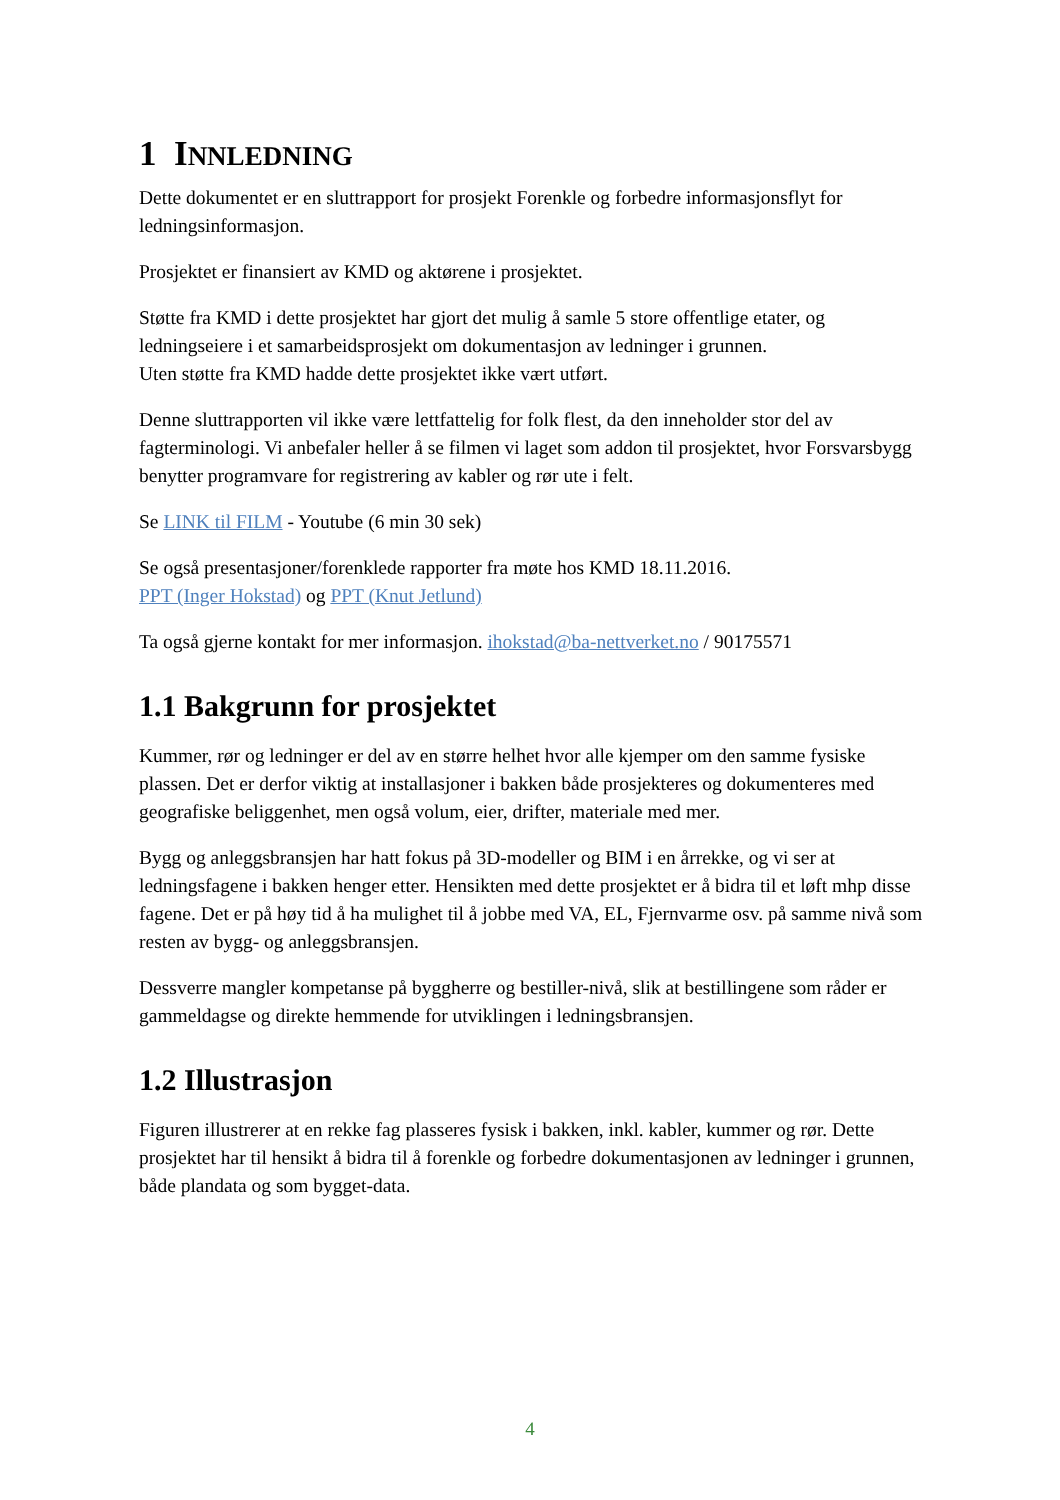1 INNLEDNING
Dette dokumentet er en sluttrapport for prosjekt Forenkle og forbedre informasjonsflyt for ledningsinformasjon.
Prosjektet er finansiert av KMD og aktørene i prosjektet.
Støtte fra KMD i dette prosjektet har gjort det mulig å samle 5 store offentlige etater, og ledningseiere i et samarbeidsprosjekt om dokumentasjon av ledninger i grunnen.
Uten støtte fra KMD hadde dette prosjektet ikke vært utført.
Denne sluttrapporten vil ikke være lettfattelig for folk flest, da den inneholder stor del av fagterminologi. Vi anbefaler heller å se filmen vi laget som addon til prosjektet, hvor Forsvarsbygg benytter programvare for registrering av kabler og rør ute i felt.
Se LINK til FILM - Youtube (6 min 30 sek)
Se også presentasjoner/forenklede rapporter fra møte hos KMD 18.11.2016.
PPT (Inger Hokstad) og PPT (Knut Jetlund)
Ta også gjerne kontakt for mer informasjon. ihokstad@ba-nettverket.no / 90175571
1.1 Bakgrunn for prosjektet
Kummer, rør og ledninger er del av en større helhet hvor alle kjemper om den samme fysiske plassen. Det er derfor viktig at installasjoner i bakken både prosjekteres og dokumenteres med geografiske beliggenhet, men også volum, eier, drifter, materiale med mer.
Bygg og anleggsbransjen har hatt fokus på 3D-modeller og BIM i en årrekke, og vi ser at ledningsfagene i bakken henger etter. Hensikten med dette prosjektet er å bidra til et løft mhp disse fagene. Det er på høy tid å ha mulighet til å jobbe med VA, EL, Fjernvarme osv. på samme nivå som resten av bygg- og anleggsbransjen.
Dessverre mangler kompetanse på byggherre og bestiller-nivå, slik at bestillingene som råder er gammeldagse og direkte hemmende for utviklingen i ledningsbransjen.
1.2 Illustrasjon
Figuren illustrerer at en rekke fag plasseres fysisk i bakken, inkl. kabler, kummer og rør. Dette prosjektet har til hensikt å bidra til å forenkle og forbedre dokumentasjonen av ledninger i grunnen, både plandata og som bygget-data.
4